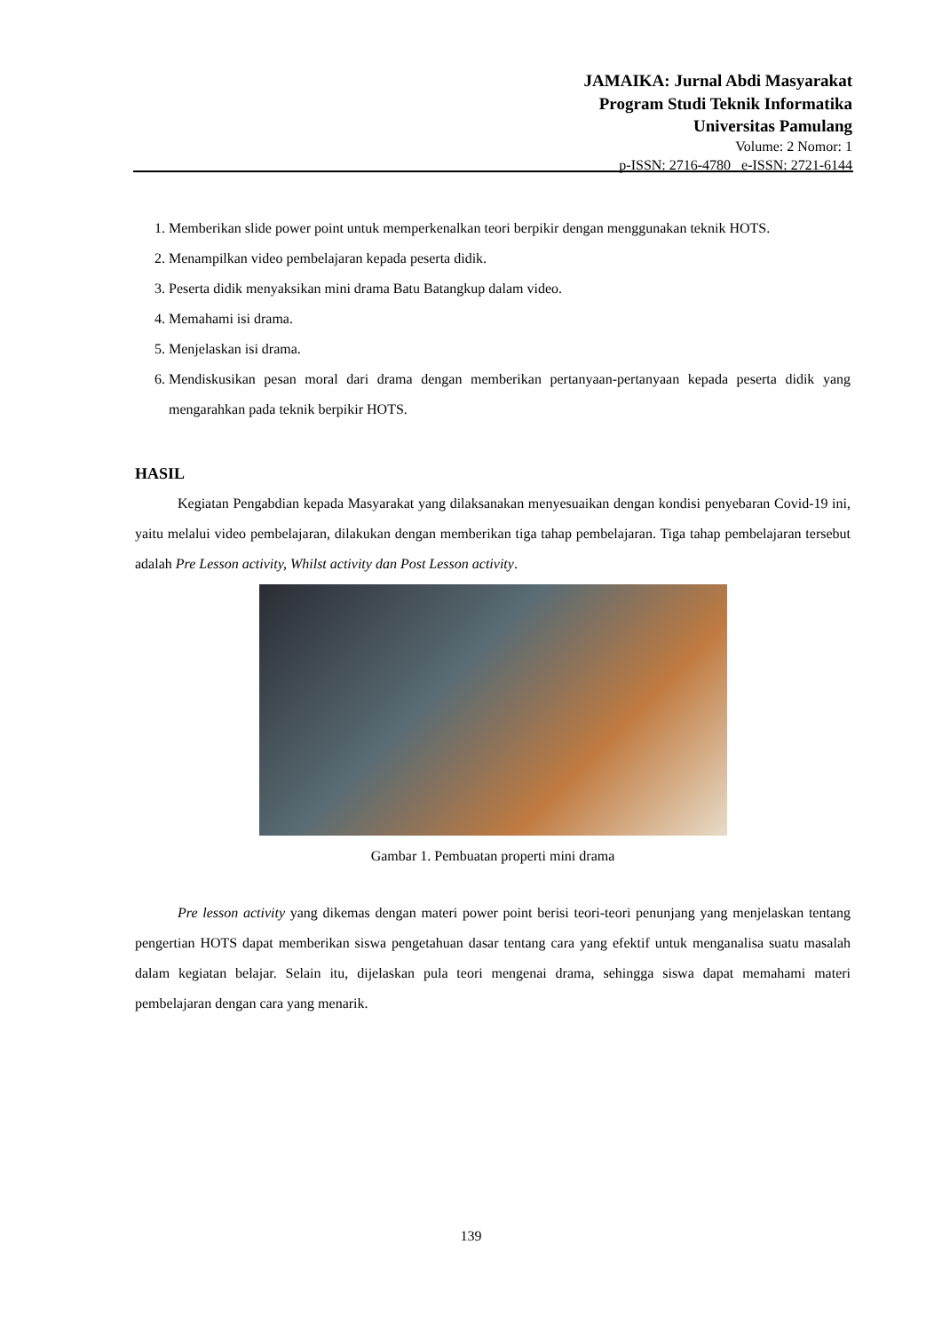JAMAIKA: Jurnal Abdi Masyarakat
Program Studi Teknik Informatika
Universitas Pamulang
Volume: 2 Nomor: 1
p-ISSN: 2716-4780 e-ISSN: 2721-6144
1. Memberikan slide power point untuk memperkenalkan teori berpikir dengan menggunakan teknik HOTS.
2. Menampilkan video pembelajaran kepada peserta didik.
3. Peserta didik menyaksikan mini drama Batu Batangkup dalam video.
4. Memahami isi drama.
5. Menjelaskan isi drama.
6. Mendiskusikan pesan moral dari drama dengan memberikan pertanyaan-pertanyaan kepada peserta didik yang mengarahkan pada teknik berpikir HOTS.
HASIL
Kegiatan Pengabdian kepada Masyarakat yang dilaksanakan menyesuaikan dengan kondisi penyebaran Covid-19 ini, yaitu melalui video pembelajaran, dilakukan dengan memberikan tiga tahap pembelajaran. Tiga tahap pembelajaran tersebut adalah Pre Lesson activity, Whilst activity dan Post Lesson activity.
Gambar 1. Pembuatan properti mini drama
Pre lesson activity yang dikemas dengan materi power point berisi teori-teori penunjang yang menjelaskan tentang pengertian HOTS dapat memberikan siswa pengetahuan dasar tentang cara yang efektif untuk menganalisa suatu masalah dalam kegiatan belajar. Selain itu, dijelaskan pula teori mengenai drama, sehingga siswa dapat memahami materi pembelajaran dengan cara yang menarik.
139